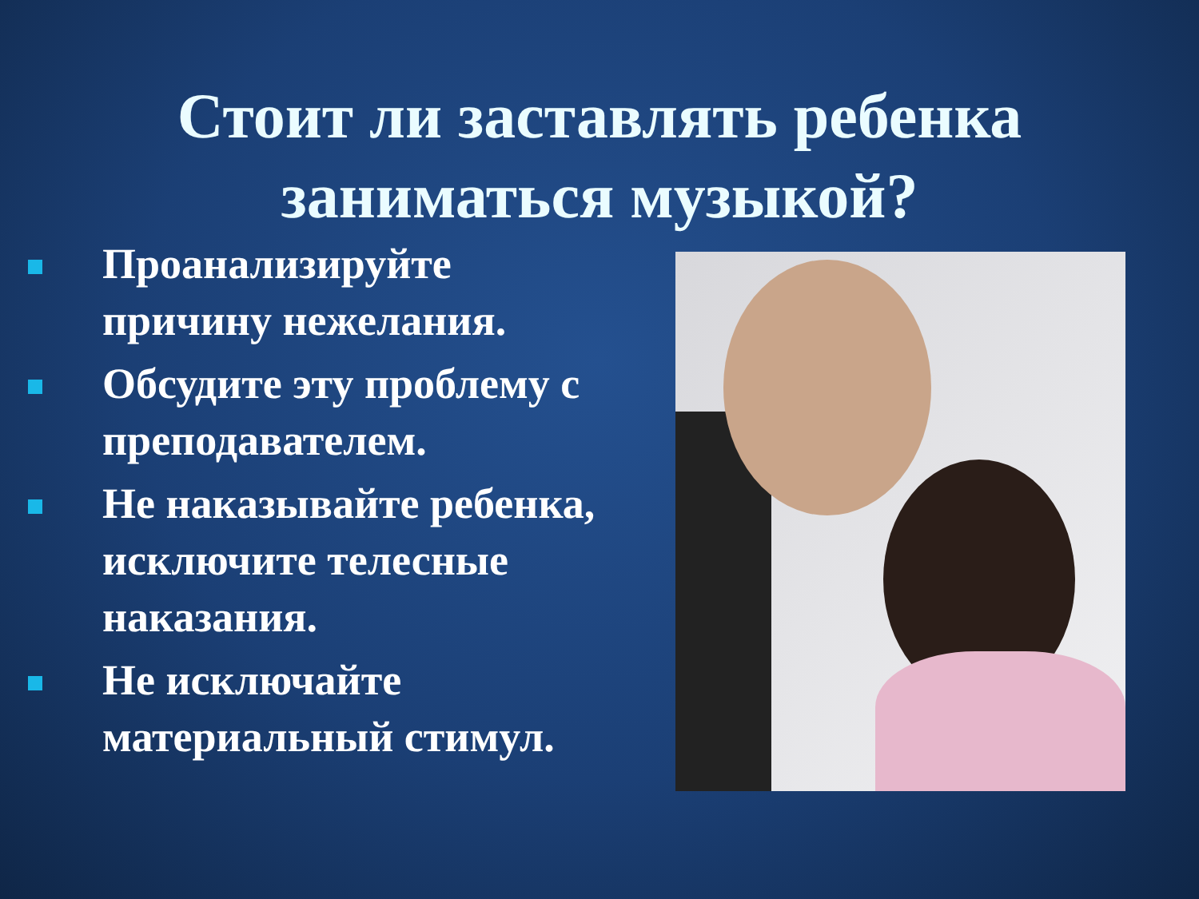Стоит ли заставлять ребенка
заниматься музыкой?
Проанализируйте причину нежелания.
Обсудите эту проблему с преподавателем.
Не наказывайте ребенка, исключите телесные наказания.
Не исключайте материальный стимул.